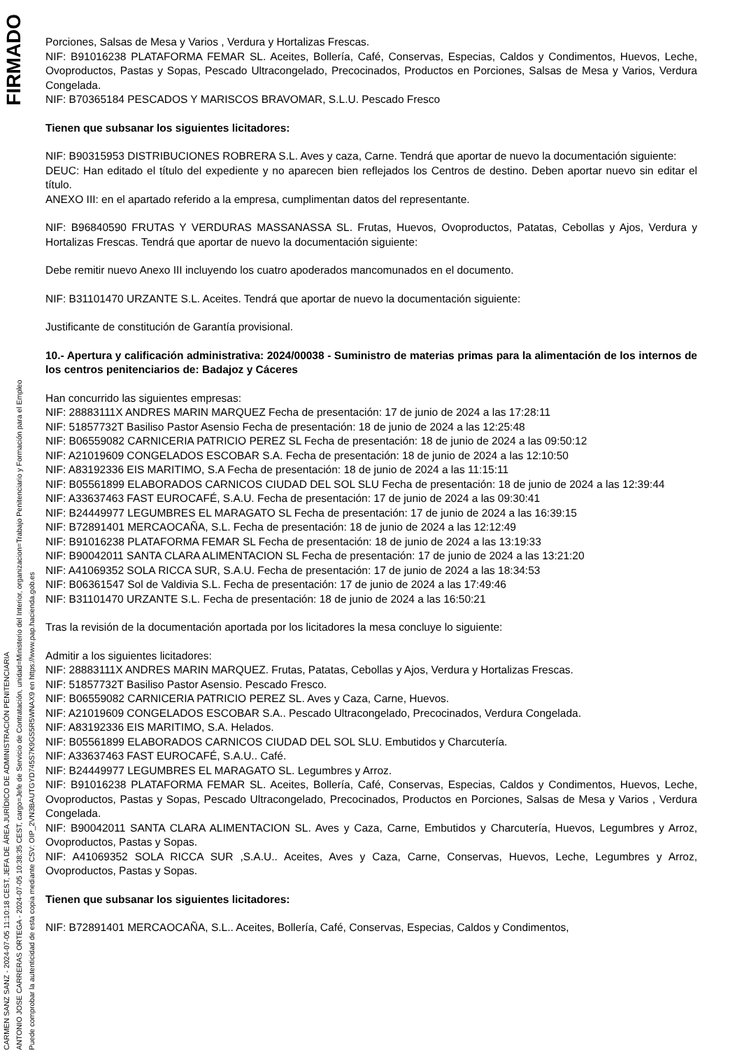CARMEN SANZ SANZ - 2024-07-05 11:10:18 CEST, JEFA DE ÁREA JURÍDICO DE ADMINISTRACIÓN PENITENCIARIA
ANTONIO JOSE CARRERAS ORTEGA - 2024-07-05 10:38:35 CEST, cargo=Jefe de Servicio de Contratación, unidad=Ministerio del Interior, organizacion=Trabajo Penitenciario y Formación para el Empleo
Puede comprobar la autenticidad de esta copia mediante CSV: OIP_2VN3BAUTGYD745S7K9GS5R5WNAX9 en https://www.pap.hacienda.gob.es
FIRMADO
Porciones, Salsas de Mesa y Varios , Verdura y Hortalizas Frescas.
NIF: B91016238 PLATAFORMA FEMAR SL. Aceites, Bollería, Café, Conservas, Especias, Caldos y Condimentos, Huevos, Leche, Ovoproductos, Pastas y Sopas, Pescado Ultracongelado, Precocinados, Productos en Porciones, Salsas de Mesa y Varios, Verdura Congelada.
NIF: B70365184 PESCADOS Y MARISCOS BRAVOMAR, S.L.U. Pescado Fresco
Tienen que subsanar los siguientes licitadores:
NIF: B90315953 DISTRIBUCIONES ROBRERA S.L. Aves y caza, Carne. Tendrá que aportar de nuevo la documentación siguiente:
DEUC: Han editado el título del expediente y no aparecen bien reflejados los Centros de destino. Deben aportar nuevo sin editar el título.
ANEXO III: en el apartado referido a la empresa, cumplimentan datos del representante.
NIF: B96840590 FRUTAS Y VERDURAS MASSANASSA SL. Frutas, Huevos, Ovoproductos, Patatas, Cebollas y Ajos, Verdura y Hortalizas Frescas. Tendrá que aportar de nuevo la documentación siguiente:
Debe remitir nuevo Anexo III incluyendo los cuatro apoderados mancomunados en el documento.
NIF: B31101470 URZANTE S.L. Aceites. Tendrá que aportar de nuevo la documentación siguiente:
Justificante de constitución de Garantía provisional.
10.- Apertura y calificación administrativa: 2024/00038 - Suministro de materias primas para la alimentación de los internos de los centros penitenciarios de: Badajoz y Cáceres
Han concurrido las siguientes empresas:
NIF: 28883111X ANDRES MARIN MARQUEZ Fecha de presentación: 17 de junio de 2024 a las 17:28:11
NIF: 51857732T Basiliso Pastor Asensio Fecha de presentación: 18 de junio de 2024 a las 12:25:48
NIF: B06559082 CARNICERIA PATRICIO PEREZ SL Fecha de presentación: 18 de junio de 2024 a las 09:50:12
NIF: A21019609 CONGELADOS ESCOBAR S.A. Fecha de presentación: 18 de junio de 2024 a las 12:10:50
NIF: A83192336 EIS MARITIMO, S.A Fecha de presentación: 18 de junio de 2024 a las 11:15:11
NIF: B05561899 ELABORADOS CARNICOS CIUDAD DEL SOL SLU Fecha de presentación: 18 de junio de 2024 a las 12:39:44
NIF: A33637463 FAST EUROCAFÉ, S.A.U. Fecha de presentación: 17 de junio de 2024 a las 09:30:41
NIF: B24449977 LEGUMBRES EL MARAGATO SL Fecha de presentación: 17 de junio de 2024 a las 16:39:15
NIF: B72891401 MERCAOCAÑA, S.L. Fecha de presentación: 18 de junio de 2024 a las 12:12:49
NIF: B91016238 PLATAFORMA FEMAR SL Fecha de presentación: 18 de junio de 2024 a las 13:19:33
NIF: B90042011 SANTA CLARA ALIMENTACION SL Fecha de presentación: 17 de junio de 2024 a las 13:21:20
NIF: A41069352 SOLA RICCA SUR, S.A.U. Fecha de presentación: 17 de junio de 2024 a las 18:34:53
NIF: B06361547 Sol de Valdivia S.L. Fecha de presentación: 17 de junio de 2024 a las 17:49:46
NIF: B31101470 URZANTE S.L. Fecha de presentación: 18 de junio de 2024 a las 16:50:21
Tras la revisión de la documentación aportada por los licitadores la mesa concluye lo siguiente:
Admitir a los siguientes licitadores:
NIF: 28883111X ANDRES MARIN MARQUEZ. Frutas, Patatas, Cebollas y Ajos, Verdura y Hortalizas Frescas.
NIF: 51857732T Basiliso Pastor Asensio. Pescado Fresco.
NIF: B06559082 CARNICERIA PATRICIO PEREZ SL. Aves y Caza, Carne, Huevos.
NIF: A21019609 CONGELADOS ESCOBAR S.A.. Pescado Ultracongelado, Precocinados, Verdura Congelada.
NIF: A83192336 EIS MARITIMO, S.A. Helados.
NIF: B05561899 ELABORADOS CARNICOS CIUDAD DEL SOL SLU. Embutidos y Charcutería.
NIF: A33637463 FAST EUROCAFÉ, S.A.U.. Café.
NIF: B24449977 LEGUMBRES EL MARAGATO SL. Legumbres y Arroz.
NIF: B91016238 PLATAFORMA FEMAR SL. Aceites, Bollería, Café, Conservas, Especias, Caldos y Condimentos, Huevos, Leche, Ovoproductos, Pastas y Sopas, Pescado Ultracongelado, Precocinados, Productos en Porciones, Salsas de Mesa y Varios , Verdura Congelada.
NIF: B90042011 SANTA CLARA ALIMENTACION SL. Aves y Caza, Carne, Embutidos y Charcutería, Huevos, Legumbres y Arroz, Ovoproductos, Pastas y Sopas.
NIF: A41069352 SOLA RICCA SUR ,S.A.U.. Aceites, Aves y Caza, Carne, Conservas, Huevos, Leche, Legumbres y Arroz, Ovoproductos, Pastas y Sopas.
Tienen que subsanar los siguientes licitadores:
NIF: B72891401 MERCAOCAÑA, S.L.. Aceites, Bollería, Café, Conservas, Especias, Caldos y Condimentos,